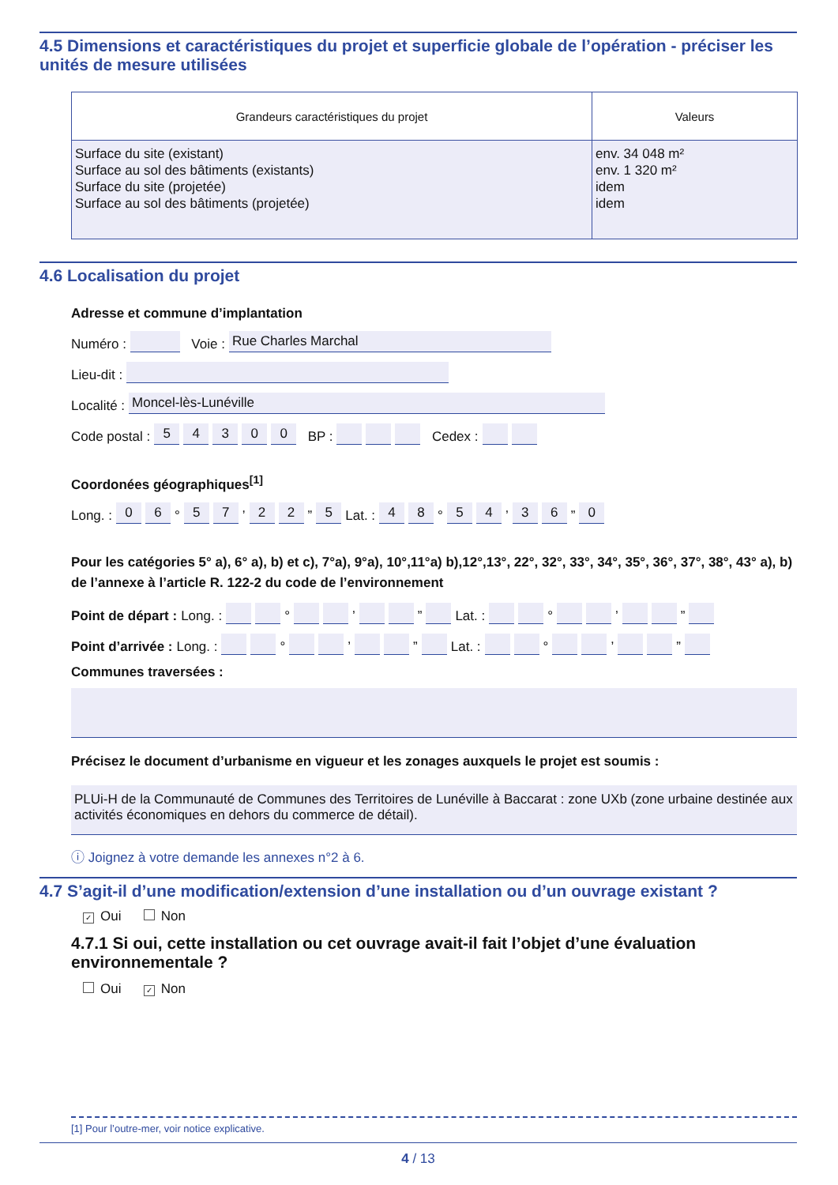4.5 Dimensions et caractéristiques du projet et superficie globale de l’opération - préciser les unités de mesure utilisées
| Grandeurs caractéristiques du projet | Valeurs |
| --- | --- |
| Surface du site (existant) Surface au sol des bâtiments (existants) Surface du site (projetée) Surface au sol des bâtiments (projetée) | env. 34 048 m² env. 1 320 m² idem idem |
4.6 Localisation du projet
Adresse et commune d’implantation
Numéro : Voie : Rue Charles Marchal
Lieu-dit :
Localité : Moncel-lès-Lunéville
Code postal : 5 4 3 0 0 BP : Cedex :
Coordonées géographiques<sup>[1]</sup>
Long. : 0 6 ° 5 7 ’ 2 2 ” 5 Lat. : 4 8 ° 5 4 ’ 3 6 ” 0
Pour les catégories 5° a), 6° a), b) et c), 7°a), 9°a), 10°,11°a) b),12°,13°, 22°, 32°, 33°, 34°, 35°, 36°, 37°, 38°, 43° a), b) de l’annexe à l’article R. 122-2 du code de l’environnement
Point de départ : Long. : ° ’ ” Lat. : ° ’ ”
Point d’arrivée : Long. : ° ’ ” Lat. : ° ’ ”
Communes traversées :
Précisez le document d’urbanisme en vigueur et les zonages auxquels le projet est soumis :
PLUi-H de la Communauté de Communes des Territoires de Lunéville à Baccarat : zone UXb (zone urbaine destinée aux activités économiques en dehors du commerce de détail).
ⓘ Joignez à votre demande les annexes n°2 à 6.
4.7 S’agit-il d’une modification/extension d’une installation ou d’un ouvrage existant ?
✓ Oui Non
4.7.1 Si oui, cette installation ou cet ouvrage avait-il fait l’objet d’une évaluation environnementale ?
Oui ✓ Non
[1] Pour l’outre-mer, voir notice explicative.
4 / 13